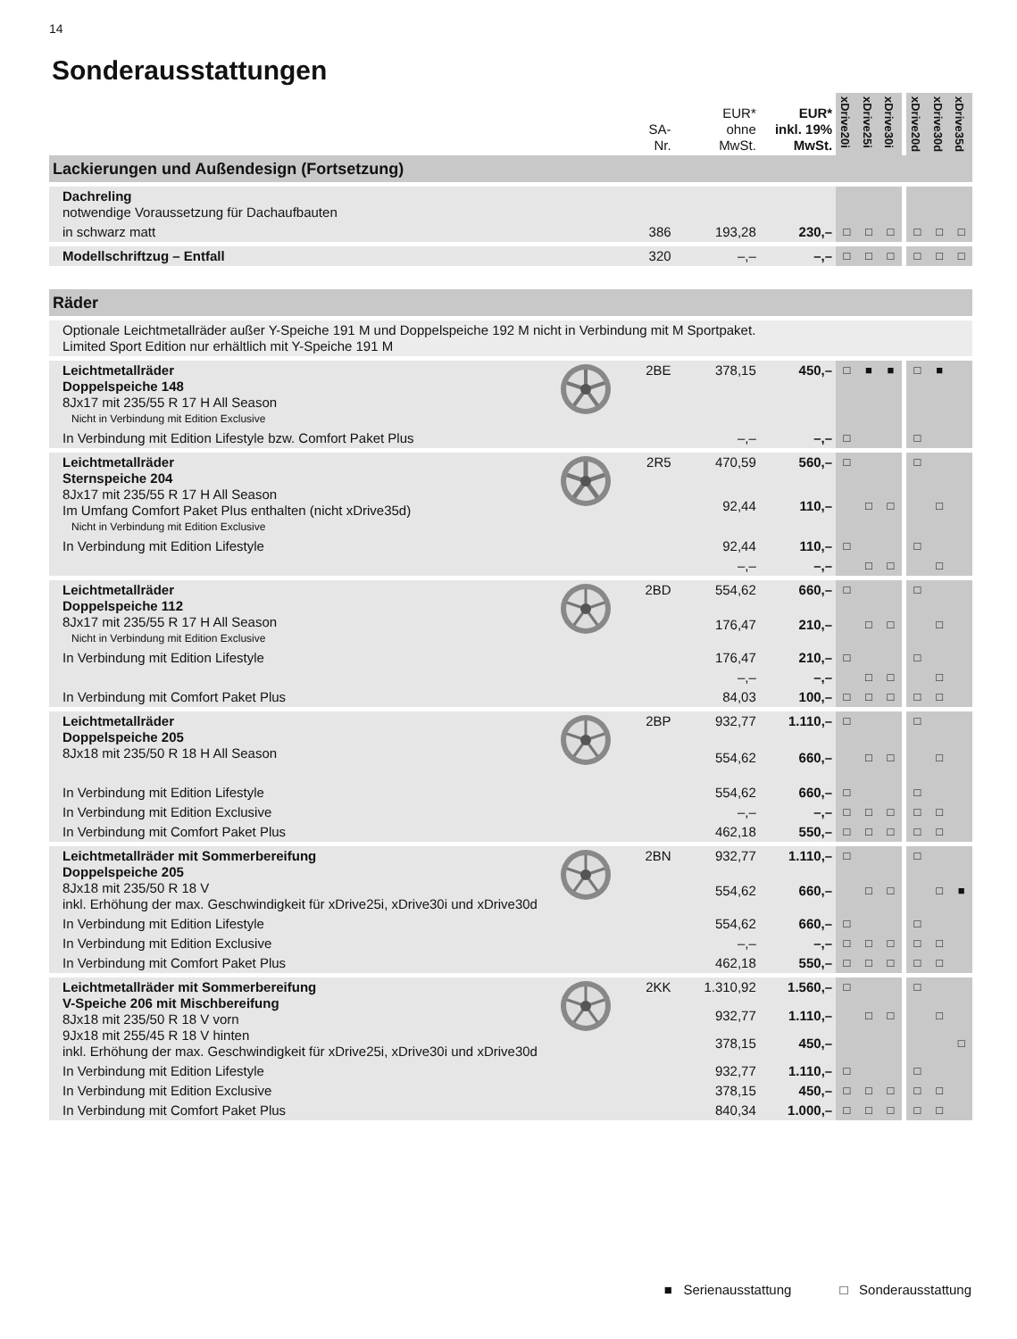14
Sonderausstattungen
| | | SA- Nr. | EUR* ohne MwSt. | EUR* inkl. 19% MwSt. | xDrive20i | xDrive25i | xDrive30i | | xDrive20d | xDrive30d | xDrive35d |
| --- | --- | --- | --- | --- | --- | --- | --- | --- | --- | --- | --- |
| Lackierungen und Außendesign (Fortsetzung) | | | | | | | | | | | |
| Dachreling notwendige Voraussetzung für Dachaufbauten | | | | | | | | | | | |
| in schwarz matt | | 386 | 193,28 | 230,– | □ | □ | □ | | □ | □ | □ |
| Modellschriftzug – Entfall | | 320 | –,– | –,– | □ | □ | □ | | □ | □ | □ |
| Räder | | | | | | | | | | | |
| Optionale Leichtmetallräder außer Y-Speiche 191 M und Doppelspeiche 192 M nicht in Verbindung mit M Sportpaket. Limited Sport Edition nur erhältlich mit Y-Speiche 191 M | | | | | | | | | | | |
| Leichtmetallräder Doppelspeiche 148 8Jx17 mit 235/55 R 17 H All Season Nicht in Verbindung mit Edition Exclusive | | 2BE | 378,15 | 450,– | □ | ■ | ■ | | □ | ■ | |
| In Verbindung mit Edition Lifestyle bzw. Comfort Paket Plus | | | –,– | –,– | □ | | | | □ | | |
| Leichtmetallräder Sternspeiche 204 8Jx17 mit 235/55 R 17 H All Season Im Umfang Comfort Paket Plus enthalten (nicht xDrive35d) Nicht in Verbindung mit Edition Exclusive | | 2R5 | 470,59 | 560,– | □ | | | | □ | | |
| | | | 92,44 | 110,– | | □ | □ | | | □ | |
| In Verbindung mit Edition Lifestyle | | | 92,44 | 110,– | □ | | | | □ | | |
| | | | –,– | –,– | | □ | □ | | | □ | |
| Leichtmetallräder Doppelspeiche 112 8Jx17 mit 235/55 R 17 H All Season Nicht in Verbindung mit Edition Exclusive | | 2BD | 554,62 | 660,– | □ | | | | □ | | |
| | | | 176,47 | 210,– | | □ | □ | | | □ | |
| In Verbindung mit Edition Lifestyle | | | 176,47 | 210,– | □ | | | | □ | | |
| | | | –,– | –,– | | □ | □ | | | □ | |
| In Verbindung mit Comfort Paket Plus | | | 84,03 | 100,– | □ | □ | □ | | □ | □ | |
| Leichtmetallräder Doppelspeiche 205 8Jx18 mit 235/50 R 18 H All Season | | 2BP | 932,77 | 1.110,– | □ | | | | □ | | |
| | | | 554,62 | 660,– | | □ | □ | | | □ | |
| In Verbindung mit Edition Lifestyle | | | 554,62 | 660,– | □ | | | | □ | | |
| In Verbindung mit Edition Exclusive | | | –,– | –,– | □ | □ | □ | | □ | □ | |
| In Verbindung mit Comfort Paket Plus | | | 462,18 | 550,– | □ | □ | □ | | □ | □ | |
| Leichtmetallräder mit Sommerbereifung Doppelspeiche 205 8Jx18 mit 235/50 R 18 V inkl. Erhöhung der max. Geschwindigkeit für xDrive25i, xDrive30i und xDrive30d | | 2BN | 932,77 | 1.110,– | □ | | | | □ | | |
| | | | 554,62 | 660,– | | □ | □ | | | □ | ■ |
| In Verbindung mit Edition Lifestyle | | | 554,62 | 660,– | □ | | | | □ | | |
| In Verbindung mit Edition Exclusive | | | –,– | –,– | □ | □ | □ | | □ | □ | |
| In Verbindung mit Comfort Paket Plus | | | 462,18 | 550,– | □ | □ | □ | | □ | □ | |
| Leichtmetallräder mit Sommerbereifung V-Speiche 206 mit Mischbereifung 8Jx18 mit 235/50 R 18 V vorn 9Jx18 mit 255/45 R 18 V hinten inkl. Erhöhung der max. Geschwindigkeit für xDrive25i, xDrive30i und xDrive30d | | 2KK | 1.310,92 | 1.560,– | □ | | | | □ | | |
| | | | 932,77 | 1.110,– | | □ | □ | | | □ | |
| | | | 378,15 | 450,– | | | | | | | □ |
| In Verbindung mit Edition Lifestyle | | | 932,77 | 1.110,– | □ | | | | □ | | |
| In Verbindung mit Edition Exclusive | | | 378,15 | 450,– | □ | □ | □ | | □ | □ | |
| In Verbindung mit Comfort Paket Plus | | | 840,34 | 1.000,– | □ | □ | □ | | □ | □ | |
■ Serienausstattung □ Sonderausstattung